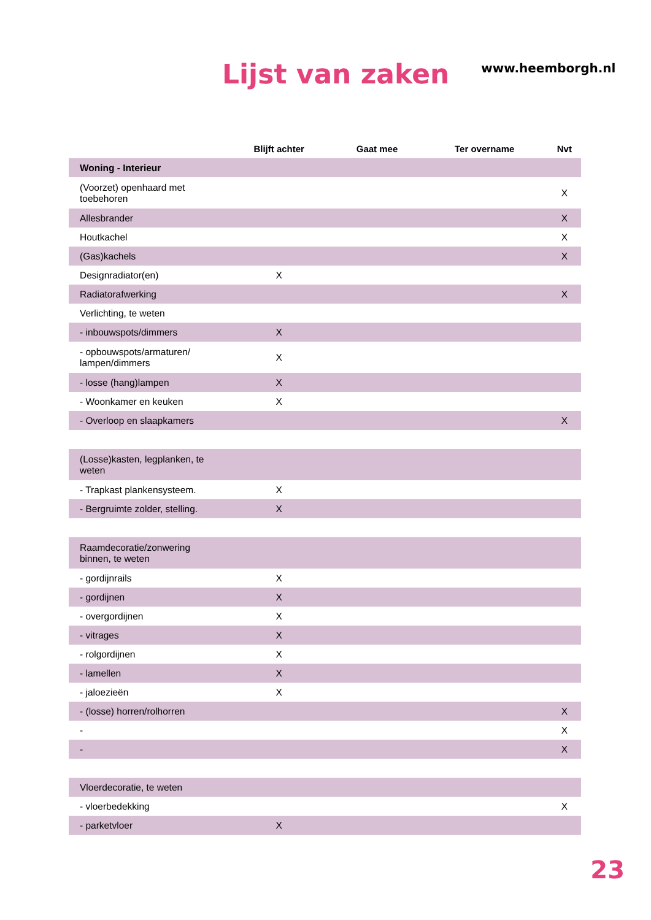Lijst van zaken
www.heemborgh.nl
| | Blijft achter | Gaat mee | Ter overname | Nvt |
| --- | --- | --- | --- | --- |
| Woning - Interieur | | | | |
| (Voorzet) openhaard met toebehoren | | | | X |
| Allesbrander | | | | X |
| Houtkachel | | | | X |
| (Gas)kachels | | | | X |
| Designradiator(en) | X | | | |
| Radiatorafwerking | | | | X |
| Verlichting, te weten | | | | |
| - inbouwspots/dimmers | X | | | |
| - opbouwspots/armaturen/ lampen/dimmers | X | | | |
| - losse (hang)lampen | X | | | |
| - Woonkamer en keuken | X | | | |
| - Overloop en slaapkamers | | | | X |
| (Losse)kasten, legplanken, te weten | | | | |
| - Trapkast plankensysteem. | X | | | |
| - Bergruimte zolder, stelling. | X | | | |
| Raamdecoratie/zonwering binnen, te weten | | | | |
| - gordijnrails | X | | | |
| - gordijnen | X | | | |
| - overgordijnen | X | | | |
| - vitrages | X | | | |
| - rolgordijnen | X | | | |
| - lamellen | X | | | |
| - jaloezieën | X | | | |
| - (losse) horren/rolhorren | | | | X |
| - | | | | X |
| - | | | | X |
| Vloerdecoratie, te weten | | | | |
| - vloerbedekking | | | | X |
| - parketvloer | X | | | |
23